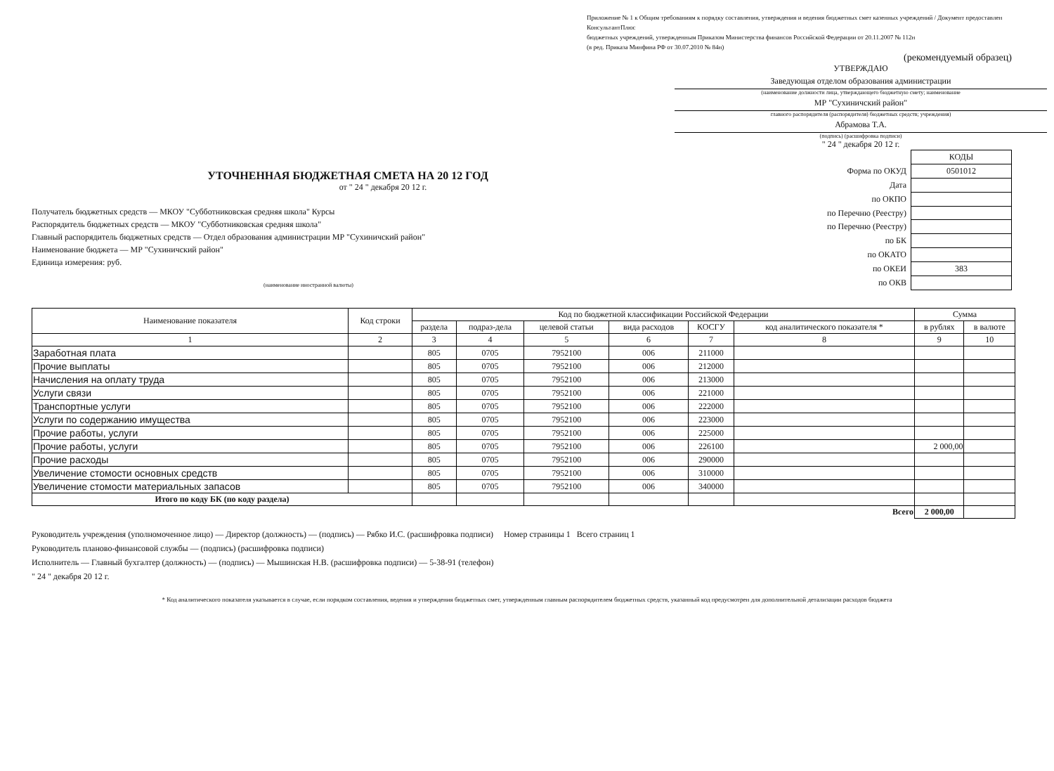Приложение № 1 к Общим требованиям к порядку составления, утверждения и ведения бюджетных смет казенных учреждений / Документ предоставлен КонсультантПлюс
бюджетных учреждений, утвержденным Приказом Министерства финансов Российской Федерации от 20.11.2007 № 112н
(в ред. Приказа Минфина РФ от 30.07.2010 № 84н)
(рекомендуемый образец)
УТВЕРЖДАЮ
Заведующая отделом образования администрации
(наименование должности лица, утверждающего бюджетную смету; наименование
МР "Сухиничский район"
главного распорядителя (распорядителя) бюджетных средств; учреждения)
Абрамова Т.А.
(подпись) (расшифровка подписи)
" 24 " декабря 20 12 г.
УТОЧНЕННАЯ БЮДЖЕТНАЯ СМЕТА НА 20 12 ГОД
от " 24 " декабря 20 12 г.
Получатель бюджетных средств — МКОУ "Субботниковская средняя школа" Курсы
Распорядитель бюджетных средств — МКОУ "Субботниковская средняя школа"
Главный распорядитель бюджетных средств — Отдел образования администрации МР "Сухиничский район"
Наименование бюджета — МР "Сухиничский район"
Единица измерения: руб.
(наименование иностранной валюты)
| | КОДЫ |
| Форма по ОКУД | 0501012 |
| Дата | |
| по ОКПО | |
| по Перечню (Реестру) | |
| по Перечню (Реестру) | |
| по БК | |
| по ОКАТО | |
| по ОКЕИ | 383 |
| по ОКВ | |
| Наименование показателя | Код строки | Код по бюджетной классификации Российской Федерации | | | | | | Сумма | |
| --- | --- | --- | --- | --- | --- | --- | --- | --- | --- |
| | | раздела | подраз-дела | целевой статьи | вида расходов | КОСГУ | код аналитического показателя * | в рублях | в валюте |
| 1 | 2 | 3 | 4 | 5 | 6 | 7 | 8 | 9 | 10 |
| Заработная плата | | 805 | 0705 | 7952100 | 006 | 211000 | | | |
| Прочие выплаты | | 805 | 0705 | 7952100 | 006 | 212000 | | | |
| Начисления на оплату труда | | 805 | 0705 | 7952100 | 006 | 213000 | | | |
| Услуги связи | | 805 | 0705 | 7952100 | 006 | 221000 | | | |
| Транспортные услуги | | 805 | 0705 | 7952100 | 006 | 222000 | | | |
| Услуги по содержанию имущества | | 805 | 0705 | 7952100 | 006 | 223000 | | | |
| Прочие работы, услуги | | 805 | 0705 | 7952100 | 006 | 225000 | | | |
| Прочие работы, услуги | | 805 | 0705 | 7952100 | 006 | 226100 | | 2 000,00 | |
| Прочие расходы | | 805 | 0705 | 7952100 | 006 | 290000 | | | |
| Увеличение стомости основных средств | | 805 | 0705 | 7952100 | 006 | 310000 | | | |
| Увеличение стомости материальных запасов | | 805 | 0705 | 7952100 | 006 | 340000 | | | |
| Итого по коду БК (по коду раздела) | | | | | | | | | |
| Всего | | | | | | | | 2 000,00 | |
Руководитель учреждения (уполномоченное лицо) — Директор (должность) — (подпись) — Рябко И.С. (расшифровка подписи) Номер страницы 1 Всего страниц 1
Руководитель планово-финансовой службы — (подпись) (расшифровка подписи)
Исполнитель — Главный бухгалтер (должность) — (подпись) — Мышинская Н.В. (расшифровка подписи) — 5-38-91 (телефон)
" 24 " декабря 20 12 г.
* Код аналитического показателя указывается в случае, если порядком составления, ведения и утверждения бюджетных смет, утвержденным главным распорядителем бюджетных средств, указанный код предусмотрен для дополнительной детализации расходов бюджета